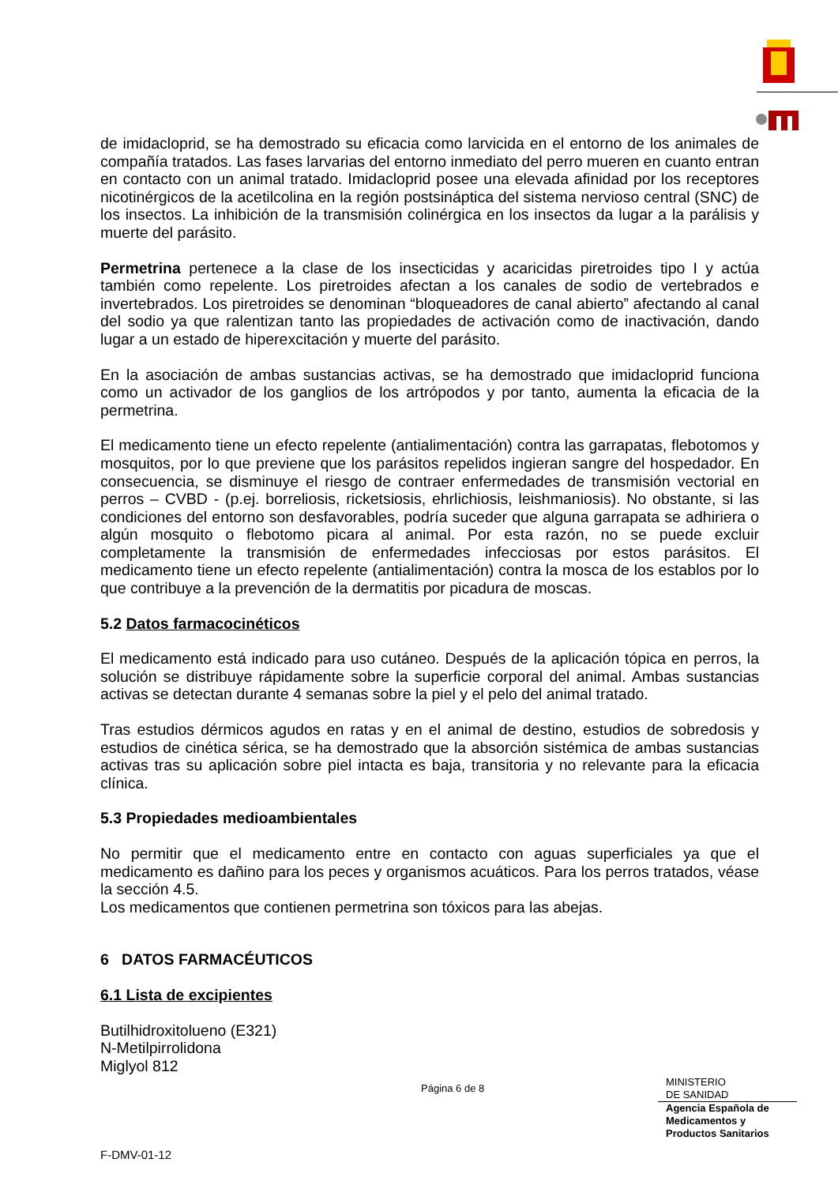de imidacloprid, se ha demostrado su eficacia como larvicida en el entorno de los animales de compañía tratados. Las fases larvarias del entorno inmediato del perro mueren en cuanto entran en contacto con un animal tratado. Imidacloprid posee una elevada afinidad por los receptores nicotinérgicos de la acetilcolina en la región postsináptica del sistema nervioso central (SNC) de los insectos. La inhibición de la transmisión colinérgica en los insectos da lugar a la parálisis y muerte del parásito.
Permetrina pertenece a la clase de los insecticidas y acaricidas piretroides tipo I y actúa también como repelente. Los piretroides afectan a los canales de sodio de vertebrados e invertebrados. Los piretroides se denominan “bloqueadores de canal abierto” afectando al canal del sodio ya que ralentizan tanto las propiedades de activación como de inactivación, dando lugar a un estado de hiperexcitación y muerte del parásito.
En la asociación de ambas sustancias activas, se ha demostrado que imidacloprid funciona como un activador de los ganglios de los artrópodos y por tanto, aumenta la eficacia de la permetrina.
El medicamento tiene un efecto repelente (antialimentación) contra las garrapatas, flebotomos y mosquitos, por lo que previene que los parásitos repelidos ingieran sangre del hospedador. En consecuencia, se disminuye el riesgo de contraer enfermedades de transmisión vectorial en perros – CVBD - (p.ej. borreliosis, ricketsiosis, ehrlichiosis, leishmaniosis). No obstante, si las condiciones del entorno son desfavorables, podría suceder que alguna garrapata se adhiriera o algún mosquito o flebotomo picara al animal. Por esta razón, no se puede excluir completamente la transmisión de enfermedades infecciosas por estos parásitos. El medicamento tiene un efecto repelente (antialimentación) contra la mosca de los establos por lo que contribuye a la prevención de la dermatitis por picadura de moscas.
5.2 Datos farmacocinéticos
El medicamento está indicado para uso cutáneo. Después de la aplicación tópica en perros, la solución se distribuye rápidamente sobre la superficie corporal del animal. Ambas sustancias activas se detectan durante 4 semanas sobre la piel y el pelo del animal tratado.
Tras estudios dérmicos agudos en ratas y en el animal de destino, estudios de sobredosis y estudios de cinética sérica, se ha demostrado que la absorción sistémica de ambas sustancias activas tras su aplicación sobre piel intacta es baja, transitoria y no relevante para la eficacia clínica.
5.3 Propiedades medioambientales
No permitir que el medicamento entre en contacto con aguas superficiales ya que el medicamento es dañino para los peces y organismos acuáticos. Para los perros tratados, véase la sección 4.5.
Los medicamentos que contienen permetrina son tóxicos para las abejas.
6 DATOS FARMACÉUTICOS
6.1 Lista de excipientes
Butilhidroxitolueno (E321)
N-Metilpirrolidona
Miglyol 812
Página 6 de 8
MINISTERIO
DE SANIDAD
Agencia Española de
Medicamentos y
Productos Sanitarios
F-DMV-01-12